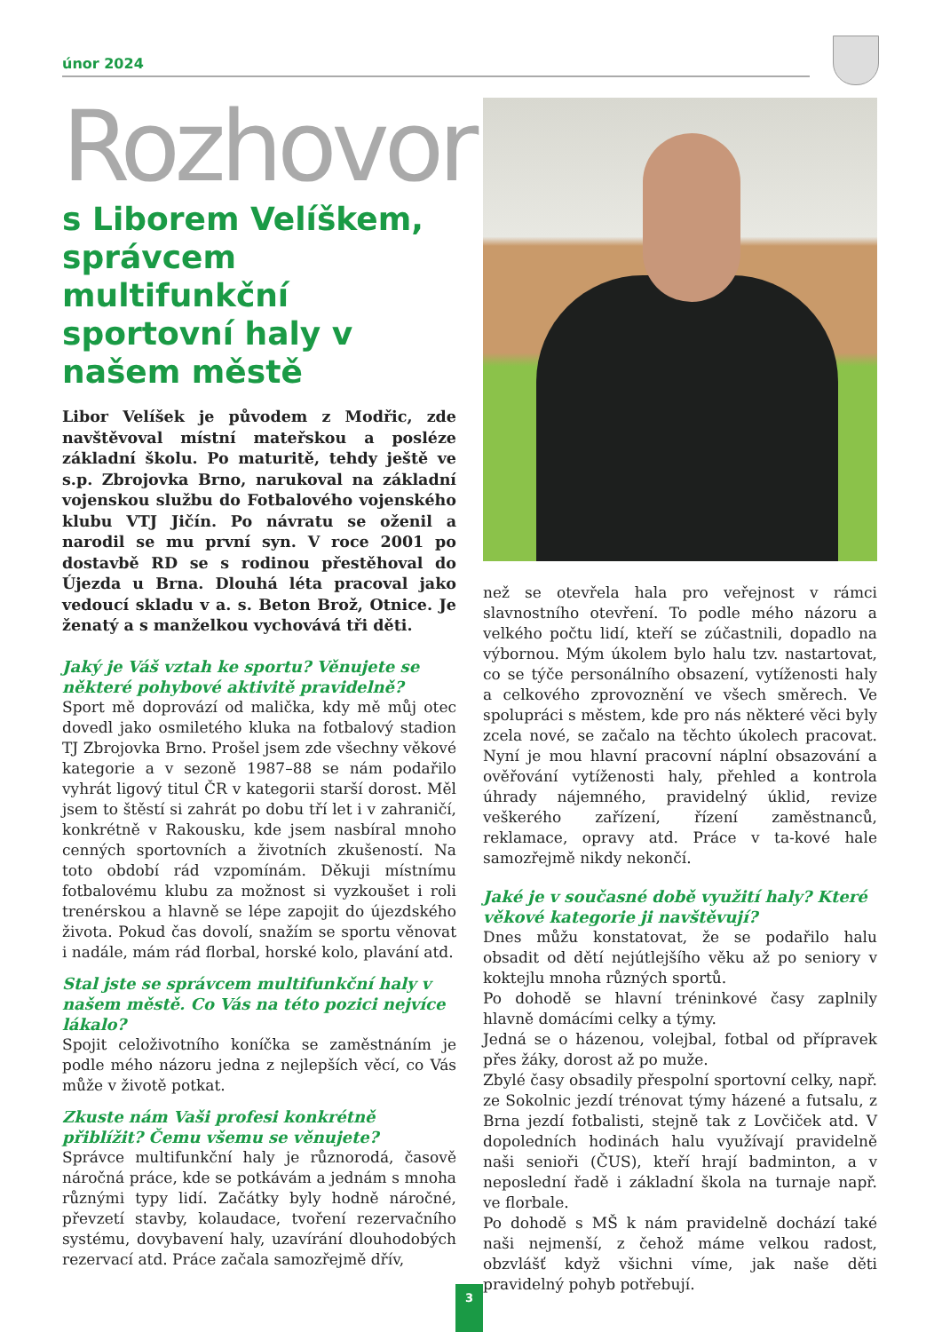únor 2024
Rozhovor
s Liborem Velíškem, správcem multifunkční sportovní haly v našem městě
Libor Velíšek je původem z Modřic, zde navštěvoval místní mateřskou a posléze základní školu. Po maturitě, tehdy ještě ve s.p. Zbrojovka Brno, narukoval na základní vojenskou službu do Fotbalového vojenského klubu VTJ Jičín. Po návratu se oženil a narodil se mu první syn. V roce 2001 po dostavbě RD se s rodinou přestěhoval do Újezda u Brna. Dlouhá léta pracoval jako vedoucí skladu v a. s. Beton Brož, Otnice. Je ženatý a s manželkou vychovává tři děti.
Jaký je Váš vztah ke sportu? Věnujete se některé pohybové aktivitě pravidelně?
Sport mě doprovází od malička, kdy mě můj otec dovedl jako osmiletého kluka na fotbalový stadion TJ Zbrojovka Brno. Prošel jsem zde všechny věkové kategorie a v sezoně 1987–88 se nám podařilo vyhrát ligový titul ČR v kategorii starší dorost. Měl jsem to štěstí si zahrát po dobu tří let i v zahraničí, konkrétně v Rakousku, kde jsem nasbíral mnoho cenných sportovních a životních zkušeností. Na toto období rád vzpomínám. Děkuji místnímu fotbalovému klubu za možnost si vyzkoušet i roli trenérskou a hlavně se lépe zapojit do újezdského života. Pokud čas dovolí, snažím se sportu věnovat i nadále, mám rád florbal, horské kolo, plavání atd.
Stal jste se správcem multifunkční haly v našem městě. Co Vás na této pozici nejvíce lákalo?
Spojit celoživotního koníčka se zaměstnáním je podle mého názoru jedna z nejlepších věcí, co Vás může v životě potkat.
Zkuste nám Vaši profesi konkrétně přiblížit? Čemu všemu se věnujete?
Správce multifunkční haly je různorodá, časově náročná práce, kde se potkávám a jednám s mnoha různými typy lidí. Začátky byly hodně náročné, převzetí stavby, kolaudace, tvoření rezervačního systému, dovybavení haly, uzavírání dlouhodobých rezervací atd. Práce začala samozřejmě dřív,
než se otevřela hala pro veřejnost v rámci slavnostního otevření. To podle mého názoru a velkého počtu lidí, kteří se zúčastnili, dopadlo na výbornou. Mým úkolem bylo halu tzv. nastartovat, co se týče personálního obsazení, vytíženosti haly a celkového zprovoznění ve všech směrech. Ve spolupráci s městem, kde pro nás některé věci byly zcela nové, se začalo na těchto úkolech pracovat. Nyní je mou hlavní pracovní náplní obsazování a ověřování vytíženosti haly, přehled a kontrola úhrady nájemného, pravidelný úklid, revize veškerého zařízení, řízení zaměstnanců, reklamace, opravy atd. Práce v ta-kové hale samozřejmě nikdy nekončí.
Jaké je v současné době využití haly? Které věkové kategorie ji navštěvují?
Dnes můžu konstatovat, že se podařilo halu obsadit od dětí nejútlejšího věku až po seniory v koktejlu mnoha různých sportů.
Po dohodě se hlavní tréninkové časy zaplnily hlavně domácími celky a týmy.
Jedná se o házenou, volejbal, fotbal od přípravek přes žáky, dorost až po muže.
Zbylé časy obsadily přespolní sportovní celky, např. ze Sokolnic jezdí trénovat týmy házené a futsalu, z Brna jezdí fotbalisti, stejně tak z Lovčiček atd. V dopoledních hodinách halu využívají pravidelně naši senioři (ČUS), kteří hrají badminton, a v neposlední řadě i základní škola na turnaje např. ve florbale.
Po dohodě s MŠ k nám pravidelně dochází také naši nejmenší, z čehož máme velkou radost, obzvlášť když všichni víme, jak naše děti pravidelný pohyb potřebují.
3